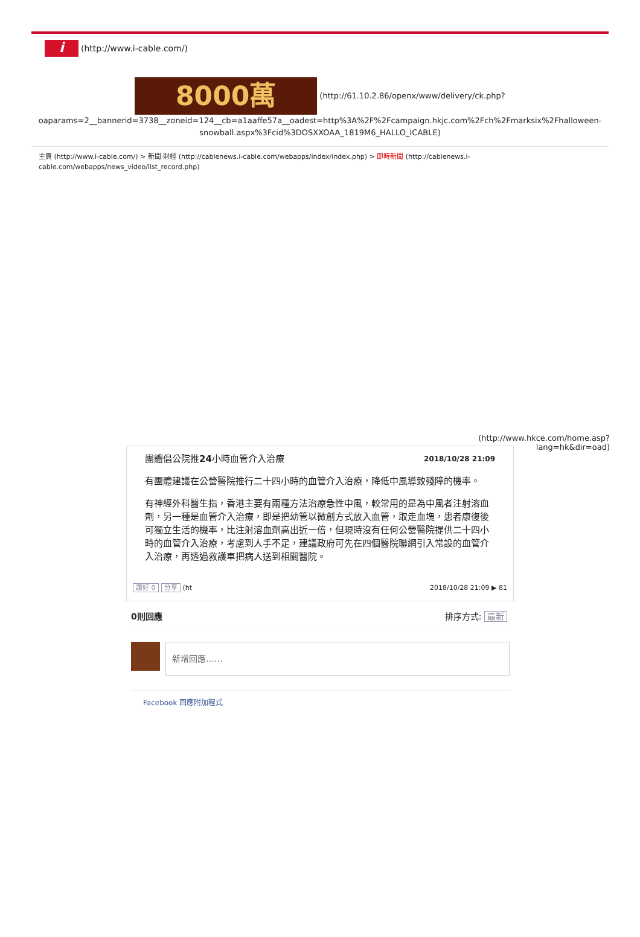i (http://www.i-cable.com/)
8000萬 (http://61.10.2.86/openx/www/delivery/ck.php?
oaparams=2__bannerid=3738__zoneid=124__cb=a1aaffe57a__oadest=http%3A%2F%2Fcampaign.hkjc.com%2Fch%2Fmarksix%2Fhalloween-snowball.aspx%3Fcid%3DOSXXOAA_1819M6_HALLO_ICABLE)
主頁 (http://www.i-cable.com/) > 新聞‧財經 (http://cablenews.i-cable.com/webapps/index/index.php) > 即時新聞 (http://cablenews.i-cable.com/webapps/news_video/list_record.php)
(http://www.hkce.com/home.asp?
lang=hk&dir=oad)
團體倡公院推24小時血管介入治療 2018/10/28 21:09
有團體建議在公營醫院推行二十四小時的血管介入治療，降低中風導致殘障的機率。
有神經外科醫生指，香港主要有兩種方法治療急性中風，較常用的是為中風者注射溶血劑，另一種是血管介入治療，即是把幼管以微創方式放入血管，取走血塊，患者康復後可獨立生活的機率，比注射溶血劑高出近一倍，但現時沒有任何公營醫院提供二十四小時的血管介入治療，考慮到人手不足，建議政府可先在四個醫院聯網引入常設的血管介入治療，再透過救護車把病人送到相關醫院。
讚好 0 分享 (ht 2018/10/28 21:09 ▶ 81
0則回應 排序方式: 最新
新增回應……
Facebook 回應附加程式